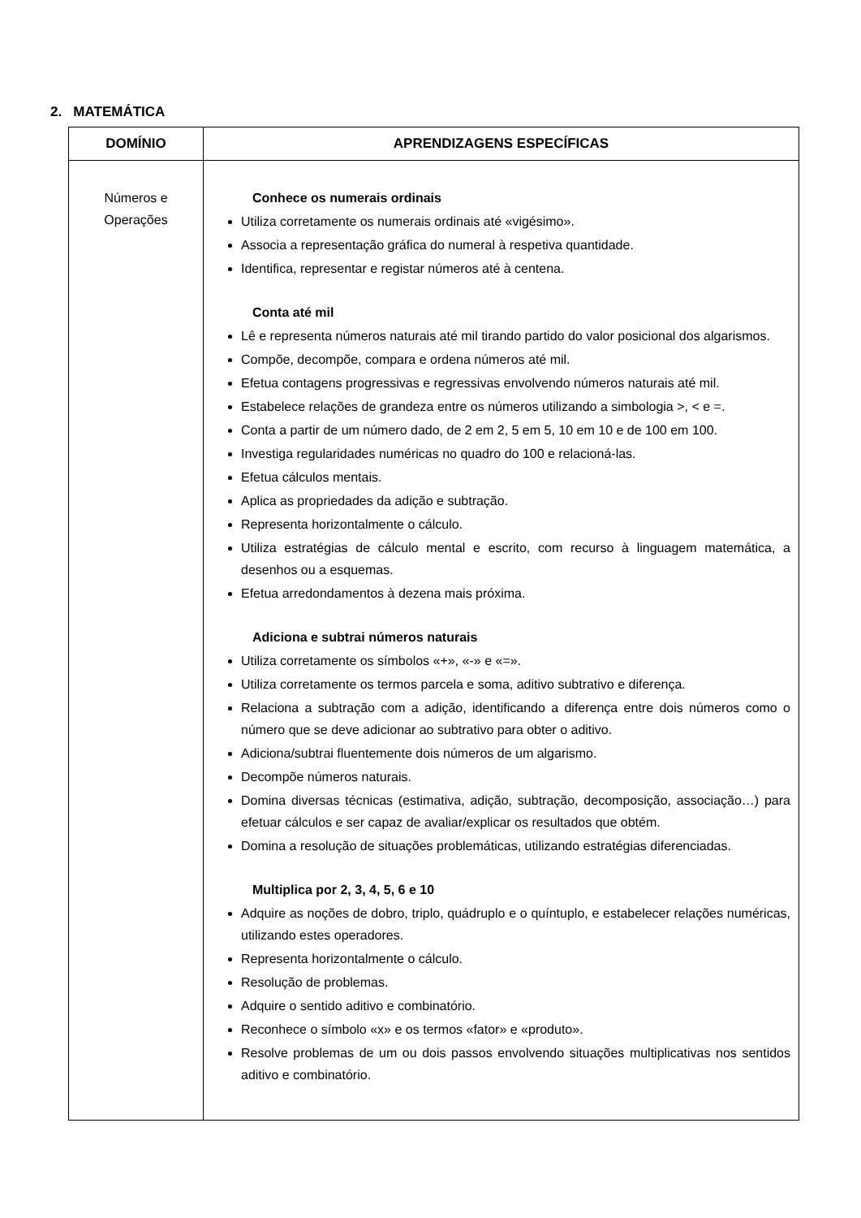2. MATEMÁTICA
| DOMÍNIO | APRENDIZAGENS ESPECÍFICAS |
| --- | --- |
| Números e Operações | Conhece os numerais ordinais Utiliza corretamente os numerais ordinais até «vigésimo». Associa a representação gráfica do numeral à respetiva quantidade. Identifica, representar e registar números até à centena. Conta até mil Lê e representa números naturais até mil tirando partido do valor posicional dos algarismos. Compõe, decompõe, compara e ordena números até mil. Efetua contagens progressivas e regressivas envolvendo números naturais até mil. Estabelece relações de grandeza entre os números utilizando a simbologia >, < e =. Conta a partir de um número dado, de 2 em 2, 5 em 5, 10 em 10 e de 100 em 100. Investiga regularidades numéricas no quadro do 100 e relacioná-las. Efetua cálculos mentais. Aplica as propriedades da adição e subtração. Representa horizontalmente o cálculo. Utiliza estratégias de cálculo mental e escrito, com recurso à linguagem matemática, a desenhos ou a esquemas. Efetua arredondamentos à dezena mais próxima. Adiciona e subtrai números naturais Utiliza corretamente os símbolos «+», «-» e «=». Utiliza corretamente os termos parcela e soma, aditivo subtrativo e diferença. Relaciona a subtração com a adição, identificando a diferença entre dois números como o número que se deve adicionar ao subtrativo para obter o aditivo. Adiciona/subtrai fluentemente dois números de um algarismo. Decompõe números naturais. Domina diversas técnicas (estimativa, adição, subtração, decomposição, associação…) para efetuar cálculos e ser capaz de avaliar/explicar os resultados que obtém. Domina a resolução de situações problemáticas, utilizando estratégias diferenciadas. Multiplica por 2, 3, 4, 5, 6 e 10 Adquire as noções de dobro, triplo, quádruplo e o quíntuplo, e estabelecer relações numéricas, utilizando estes operadores. Representa horizontalmente o cálculo. Resolução de problemas. Adquire o sentido aditivo e combinatório. Reconhece o símbolo «x» e os termos «fator» e «produto». Resolve problemas de um ou dois passos envolvendo situações multiplicativas nos sentidos aditivo e combinatório. |